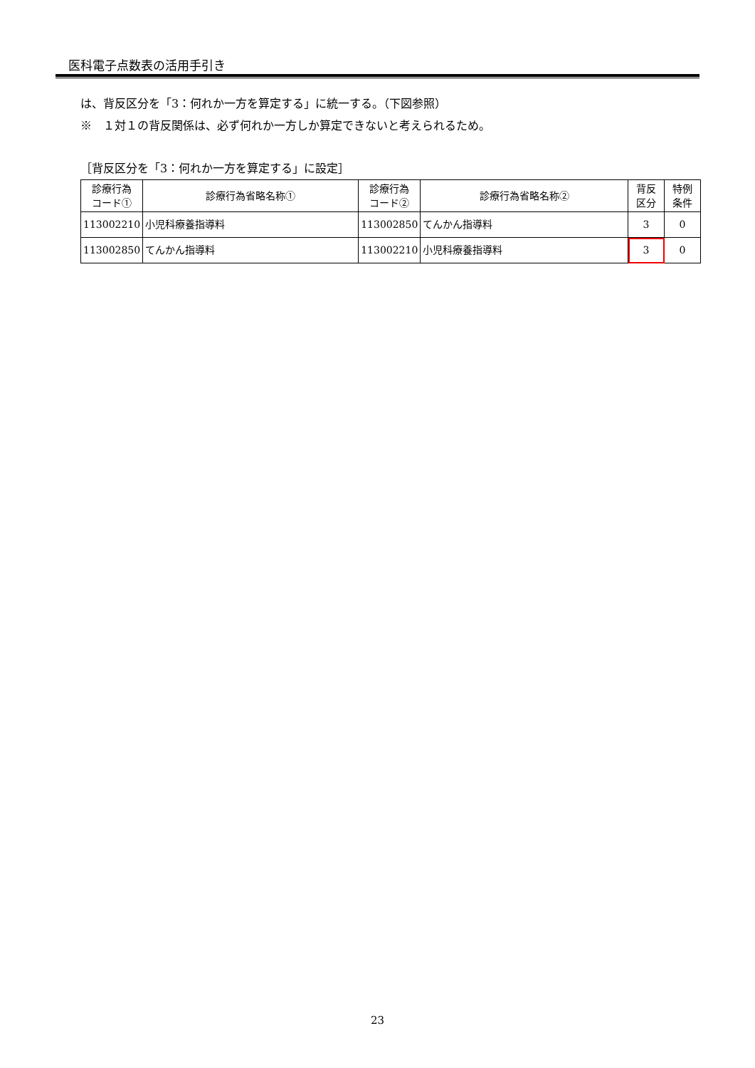医科電子点数表の活用手引き
は、背反区分を「3：何れか一方を算定する」に統一する。（下図参照）
※　１対１の背反関係は、必ず何れか一方しか算定できないと考えられるため。
［背反区分を「3：何れか一方を算定する」に設定］
| 診療行為 コード① | 診療行為省略名称① | 診療行為 コード② | 診療行為省略名称② | 背反 区分 | 特例 条件 |
| --- | --- | --- | --- | --- | --- |
| 113002210 | 小児科療養指導料 | 113002850 | てんかん指導料 | 3 | 0 |
| 113002850 | てんかん指導料 | 113002210 | 小児科療養指導料 | 3 | 0 |
23